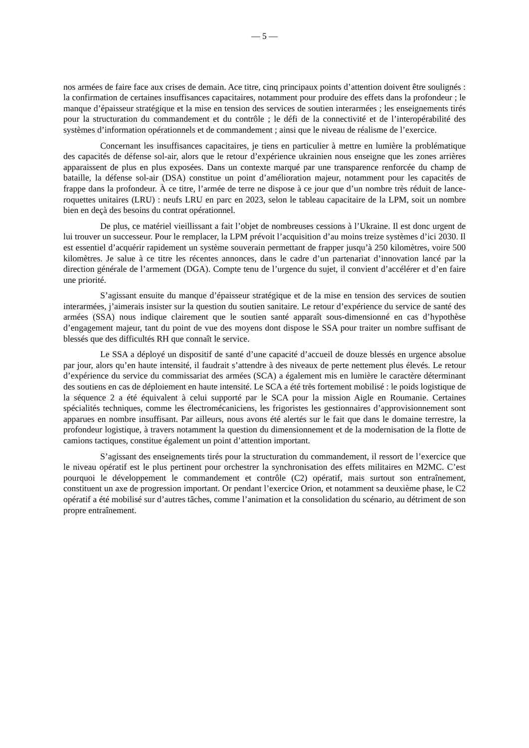— 5 —
nos armées de faire face aux crises de demain. Ace titre, cinq principaux points d’attention doivent être soulignés : la confirmation de certaines insuffisances capacitaires, notamment pour produire des effets dans la profondeur ; le manque d’épaisseur stratégique et la mise en tension des services de soutien interarmées ; les enseignements tirés pour la structuration du commandement et du contrôle ; le défi de la connectivité et de l’interopérabilité des systèmes d’information opérationnels et de commandement ; ainsi que le niveau de réalisme de l’exercice.
Concernant les insuffisances capacitaires, je tiens en particulier à mettre en lumière la problématique des capacités de défense sol-air, alors que le retour d’expérience ukrainien nous enseigne que les zones arrières apparaissent de plus en plus exposées. Dans un contexte marqué par une transparence renforcée du champ de bataille, la défense sol-air (DSA) constitue un point d’amélioration majeur, notamment pour les capacités de frappe dans la profondeur. À ce titre, l’armée de terre ne dispose à ce jour que d’un nombre très réduit de lance-roquettes unitaires (LRU) : neufs LRU en parc en 2023, selon le tableau capacitaire de la LPM, soit un nombre bien en deçà des besoins du contrat opérationnel.
De plus, ce matériel vieillissant a fait l’objet de nombreuses cessions à l’Ukraine. Il est donc urgent de lui trouver un successeur. Pour le remplacer, la LPM prévoit l’acquisition d’au moins treize systèmes d’ici 2030. Il est essentiel d’acquérir rapidement un système souverain permettant de frapper jusqu’à 250 kilomètres, voire 500 kilomètres. Je salue à ce titre les récentes annonces, dans le cadre d’un partenariat d’innovation lancé par la direction générale de l’armement (DGA). Compte tenu de l’urgence du sujet, il convient d’accélérer et d’en faire une priorité.
S’agissant ensuite du manque d’épaisseur stratégique et de la mise en tension des services de soutien interarmées, j’aimerais insister sur la question du soutien sanitaire. Le retour d’expérience du service de santé des armées (SSA) nous indique clairement que le soutien santé apparaît sous-dimensionné en cas d’hypothèse d’engagement majeur, tant du point de vue des moyens dont dispose le SSA pour traiter un nombre suffisant de blessés que des difficultés RH que connaît le service.
Le SSA a déployé un dispositif de santé d’une capacité d’accueil de douze blessés en urgence absolue par jour, alors qu’en haute intensité, il faudrait s’attendre à des niveaux de perte nettement plus élevés. Le retour d’expérience du service du commissariat des armées (SCA) a également mis en lumière le caractère déterminant des soutiens en cas de déploiement en haute intensité. Le SCA a été très fortement mobilisé : le poids logistique de la séquence 2 a été équivalent à celui supporté par le SCA pour la mission Aigle en Roumanie. Certaines spécialités techniques, comme les électromécaniciens, les frigoristes les gestionnaires d’approvisionnement sont apparues en nombre insuffisant. Par ailleurs, nous avons été alertés sur le fait que dans le domaine terrestre, la profondeur logistique, à travers notamment la question du dimensionnement et de la modernisation de la flotte de camions tactiques, constitue également un point d’attention important.
S’agissant des enseignements tirés pour la structuration du commandement, il ressort de l’exercice que le niveau opératif est le plus pertinent pour orchestrer la synchronisation des effets militaires en M2MC. C’est pourquoi le développement le commandement et contrôle (C2) opératif, mais surtout son entraînement, constituent un axe de progression important. Or pendant l’exercice Orion, et notamment sa deuxième phase, le C2 opératif a été mobilisé sur d’autres tâches, comme l’animation et la consolidation du scénario, au détriment de son propre entraînement.